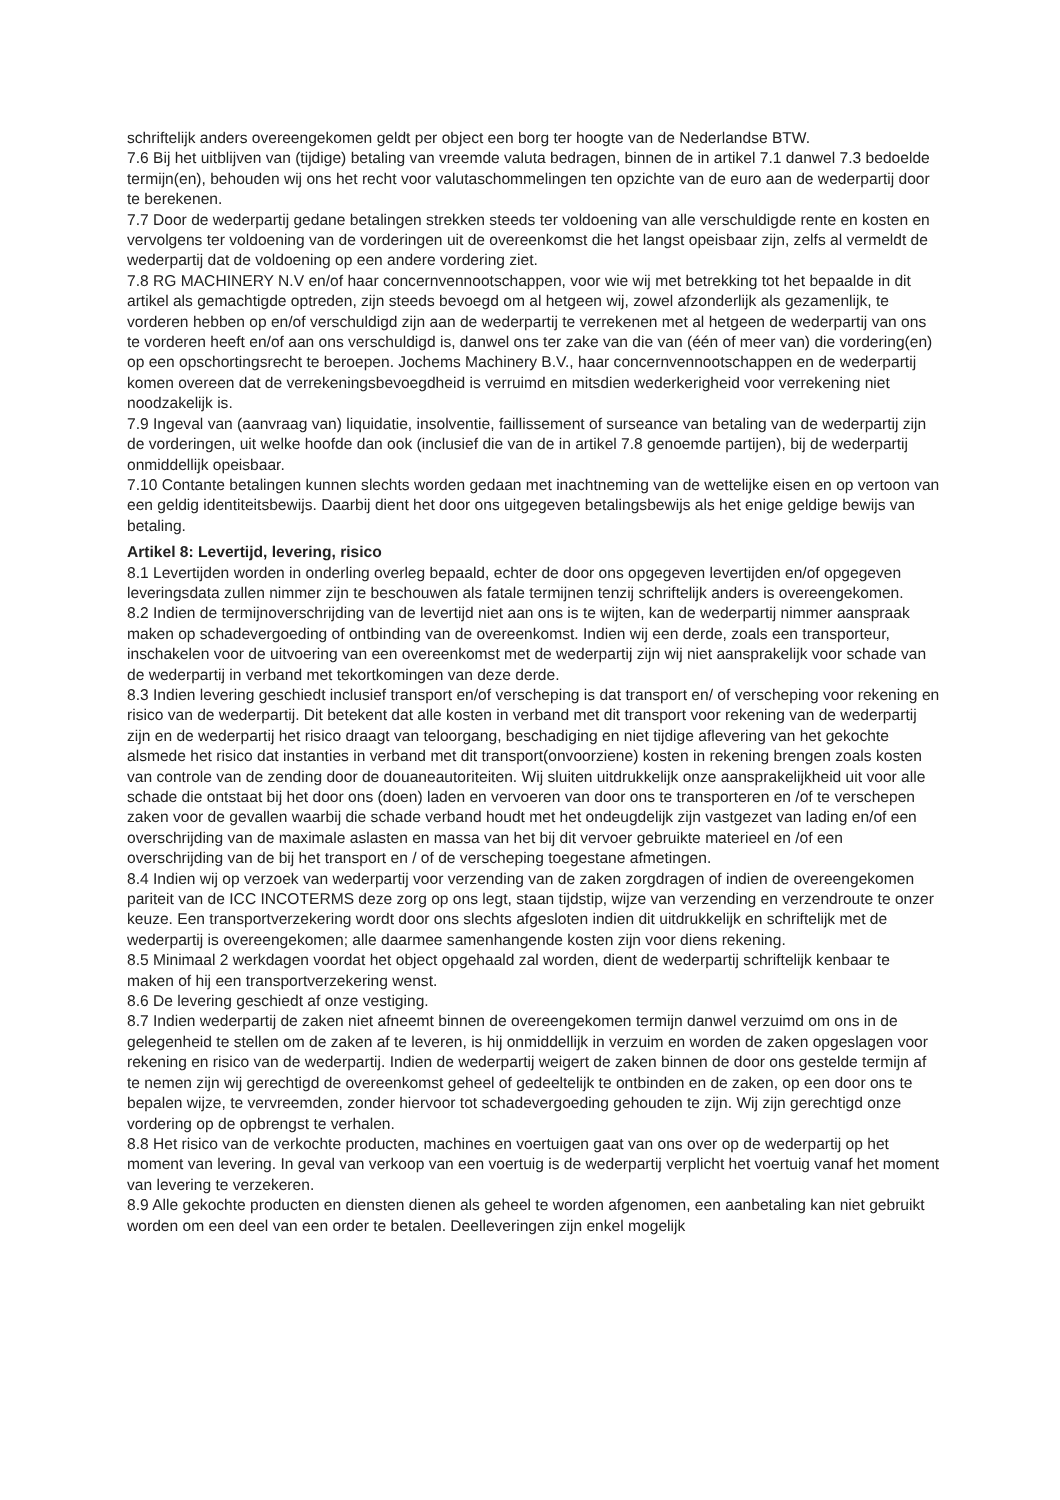schriftelijk anders overeengekomen geldt per object een borg ter hoogte van de Nederlandse BTW.
7.6 Bij het uitblijven van (tijdige) betaling van vreemde valuta bedragen, binnen de in artikel 7.1 danwel 7.3 bedoelde termijn(en), behouden wij ons het recht voor valutaschommelingen ten opzichte van de euro aan de wederpartij door te berekenen.
7.7 Door de wederpartij gedane betalingen strekken steeds ter voldoening van alle verschuldigde rente en kosten en vervolgens ter voldoening van de vorderingen uit de overeenkomst die het langst opeisbaar zijn, zelfs al vermeldt de wederpartij dat de voldoening op een andere vordering ziet.
7.8 RG MACHINERY N.V en/of haar concernvennootschappen, voor wie wij met betrekking tot het bepaalde in dit artikel als gemachtigde optreden, zijn steeds bevoegd om al hetgeen wij, zowel afzonderlijk als gezamenlijk, te vorderen hebben op en/of verschuldigd zijn aan de wederpartij te verrekenen met al hetgeen de wederpartij van ons te vorderen heeft en/of aan ons verschuldigd is, danwel ons ter zake van die van (één of meer van) die vordering(en) op een opschortingsrecht te beroepen. Jochems Machinery B.V., haar concernvennootschappen en de wederpartij komen overeen dat de verrekeningsbevoegdheid is verruimd en mitsdien wederkerigheid voor verrekening niet noodzakelijk is.
7.9 Ingeval van (aanvraag van) liquidatie, insolventie, faillissement of surseance van betaling van de wederpartij zijn de vorderingen, uit welke hoofde dan ook (inclusief die van de in artikel 7.8 genoemde partijen), bij de wederpartij onmiddellijk opeisbaar.
7.10 Contante betalingen kunnen slechts worden gedaan met inachtneming van de wettelijke eisen en op vertoon van een geldig identiteitsbewijs. Daarbij dient het door ons uitgegeven betalingsbewijs als het enige geldige bewijs van betaling.
Artikel 8: Levertijd, levering, risico
8.1 Levertijden worden in onderling overleg bepaald, echter de door ons opgegeven levertijden en/of opgegeven leveringsdata zullen nimmer zijn te beschouwen als fatale termijnen tenzij schriftelijk anders is overeengekomen.
8.2 Indien de termijnoverschrijding van de levertijd niet aan ons is te wijten, kan de wederpartij nimmer aanspraak maken op schadevergoeding of ontbinding van de overeenkomst. Indien wij een derde, zoals een transporteur, inschakelen voor de uitvoering van een overeenkomst met de wederpartij zijn wij niet aansprakelijk voor schade van de wederpartij in verband met tekortkomingen van deze derde.
8.3 Indien levering geschiedt inclusief transport en/of verscheping is dat transport en/ of verscheping voor rekening en risico van de wederpartij. Dit betekent dat alle kosten in verband met dit transport voor rekening van de wederpartij zijn en de wederpartij het risico draagt van teloorgang, beschadiging en niet tijdige aflevering van het gekochte alsmede het risico dat instanties in verband met dit transport(onvoorziene) kosten in rekening brengen zoals kosten van controle van de zending door de douaneautoriteiten. Wij sluiten uitdrukkelijk onze aansprakelijkheid uit voor alle schade die ontstaat bij het door ons (doen) laden en vervoeren van door ons te transporteren en /of te verschepen zaken voor de gevallen waarbij die schade verband houdt met het ondeugdelijk zijn vastgezet van lading en/of een overschrijding van de maximale aslasten en massa van het bij dit vervoer gebruikte materieel en /of een overschrijding van de bij het transport en / of de verscheping toegestane afmetingen.
8.4 Indien wij op verzoek van wederpartij voor verzending van de zaken zorgdragen of indien de overeengekomen pariteit van de ICC INCOTERMS deze zorg op ons legt, staan tijdstip, wijze van verzending en verzendroute te onzer keuze. Een transportverzekering wordt door ons slechts afgesloten indien dit uitdrukkelijk en schriftelijk met de wederpartij is overeengekomen; alle daarmee samenhangende kosten zijn voor diens rekening.
8.5 Minimaal 2 werkdagen voordat het object opgehaald zal worden, dient de wederpartij schriftelijk kenbaar te maken of hij een transportverzekering wenst.
8.6 De levering geschiedt af onze vestiging.
8.7 Indien wederpartij de zaken niet afneemt binnen de overeengekomen termijn danwel verzuimd om ons in de gelegenheid te stellen om de zaken af te leveren, is hij onmiddellijk in verzuim en worden de zaken opgeslagen voor rekening en risico van de wederpartij. Indien de wederpartij weigert de zaken binnen de door ons gestelde termijn af te nemen zijn wij gerechtigd de overeenkomst geheel of gedeeltelijk te ontbinden en de zaken, op een door ons te bepalen wijze, te vervreemden, zonder hiervoor tot schadevergoeding gehouden te zijn. Wij zijn gerechtigd onze vordering op de opbrengst te verhalen.
8.8 Het risico van de verkochte producten, machines en voertuigen gaat van ons over op de wederpartij op het moment van levering. In geval van verkoop van een voertuig is de wederpartij verplicht het voertuig vanaf het moment van levering te verzekeren.
8.9 Alle gekochte producten en diensten dienen als geheel te worden afgenomen, een aanbetaling kan niet gebruikt worden om een deel van een order te betalen. Deelleveringen zijn enkel mogelijk